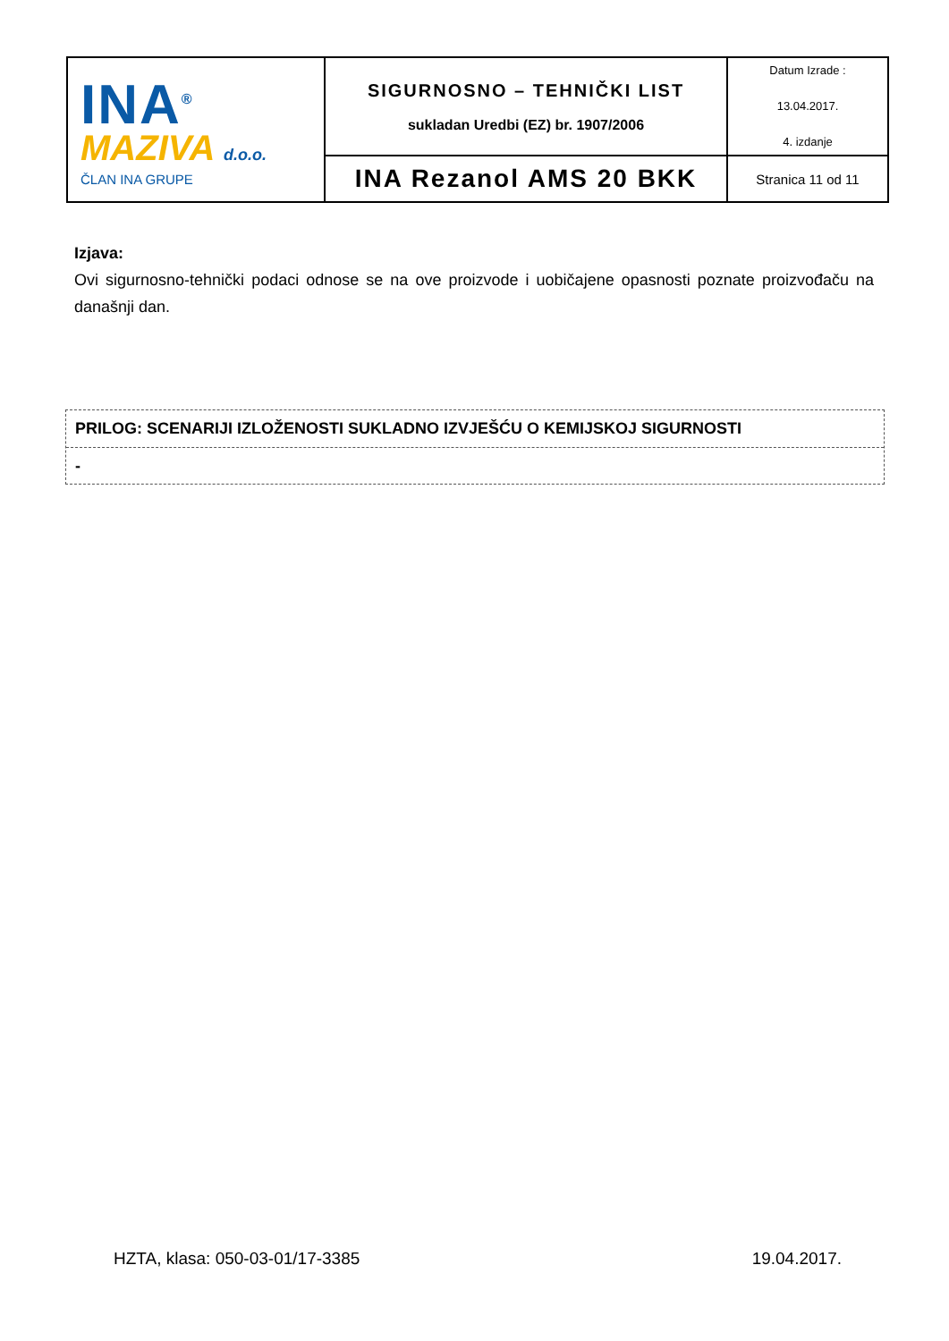| INA<sup>®</sup> MAZIVA d.o.o. ČLAN INA GRUPE | SIGURNOSNO – TEHNIČKI LIST sukladan Uredbi (EZ) br. 1907/2006 | Datum Izrade : 13.04.2017. 4. izdanje |
| | INA Rezanol AMS 20 BKK | Stranica 11 od 11 |
Izjava:
Ovi sigurnosno-tehnički podaci odnose se na ove proizvode i uobičajene opasnosti poznate proizvođaču na današnji dan.
PRILOG: SCENARIJI IZLOŽENOSTI SUKLADNO IZVJEŠĆU O KEMIJSKOJ SIGURNOSTI
-
HZTA, klasa: 050-03-01/17-3385 19.04.2017.